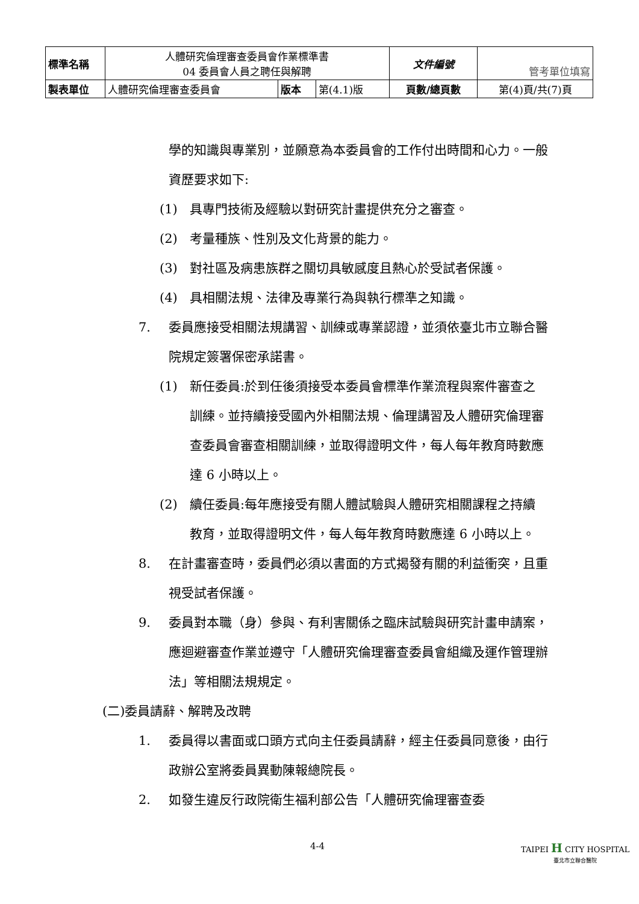| 標準名稱 | 人體研究倫理審查委員會作業標準書 04 委員會人員之聘任與解聘 | | | 文件編號 | 管考單位填寫 |
| 製表單位 | 人體研究倫理審查委員會 | 版本 | 第(4.1)版 | 頁數/總頁數 | 第(4)頁/共(7)頁 |
學的知識與專業別，並願意為本委員會的工作付出時間和心力。一般資歷要求如下:
(1) 具專門技術及經驗以對研究計畫提供充分之審查。
(2) 考量種族、性別及文化背景的能力。
(3) 對社區及病患族群之關切具敏感度且熱心於受試者保護。
(4) 具相關法規、法律及專業行為與執行標準之知識。
7. 委員應接受相關法規講習、訓練或專業認證，並須依臺北市立聯合醫院規定簽署保密承諾書。
(1) 新任委員:於到任後須接受本委員會標準作業流程與案件審查之訓練。並持續接受國內外相關法規、倫理講習及人體研究倫理審查委員會審查相關訓練，並取得證明文件，每人每年教育時數應達 6 小時以上。
(2) 續任委員:每年應接受有關人體試驗與人體研究相關課程之持續教育，並取得證明文件，每人每年教育時數應達 6 小時以上。
8. 在計畫審查時，委員們必須以書面的方式揭發有關的利益衝突，且重視受試者保護。
9. 委員對本職（身）參與、有利害關係之臨床試驗與研究計畫申請案，應迴避審查作業並遵守「人體研究倫理審查委員會組織及運作管理辦法」等相關法規規定。
(二)委員請辭、解聘及改聘
1. 委員得以書面或口頭方式向主任委員請辭，經主任委員同意後，由行政辦公室將委員異動陳報總院長。
2. 如發生違反行政院衛生福利部公告「人體研究倫理審查委
4-4 TAIPEI H CITY HOSPITAL
臺北市立聯合醫院